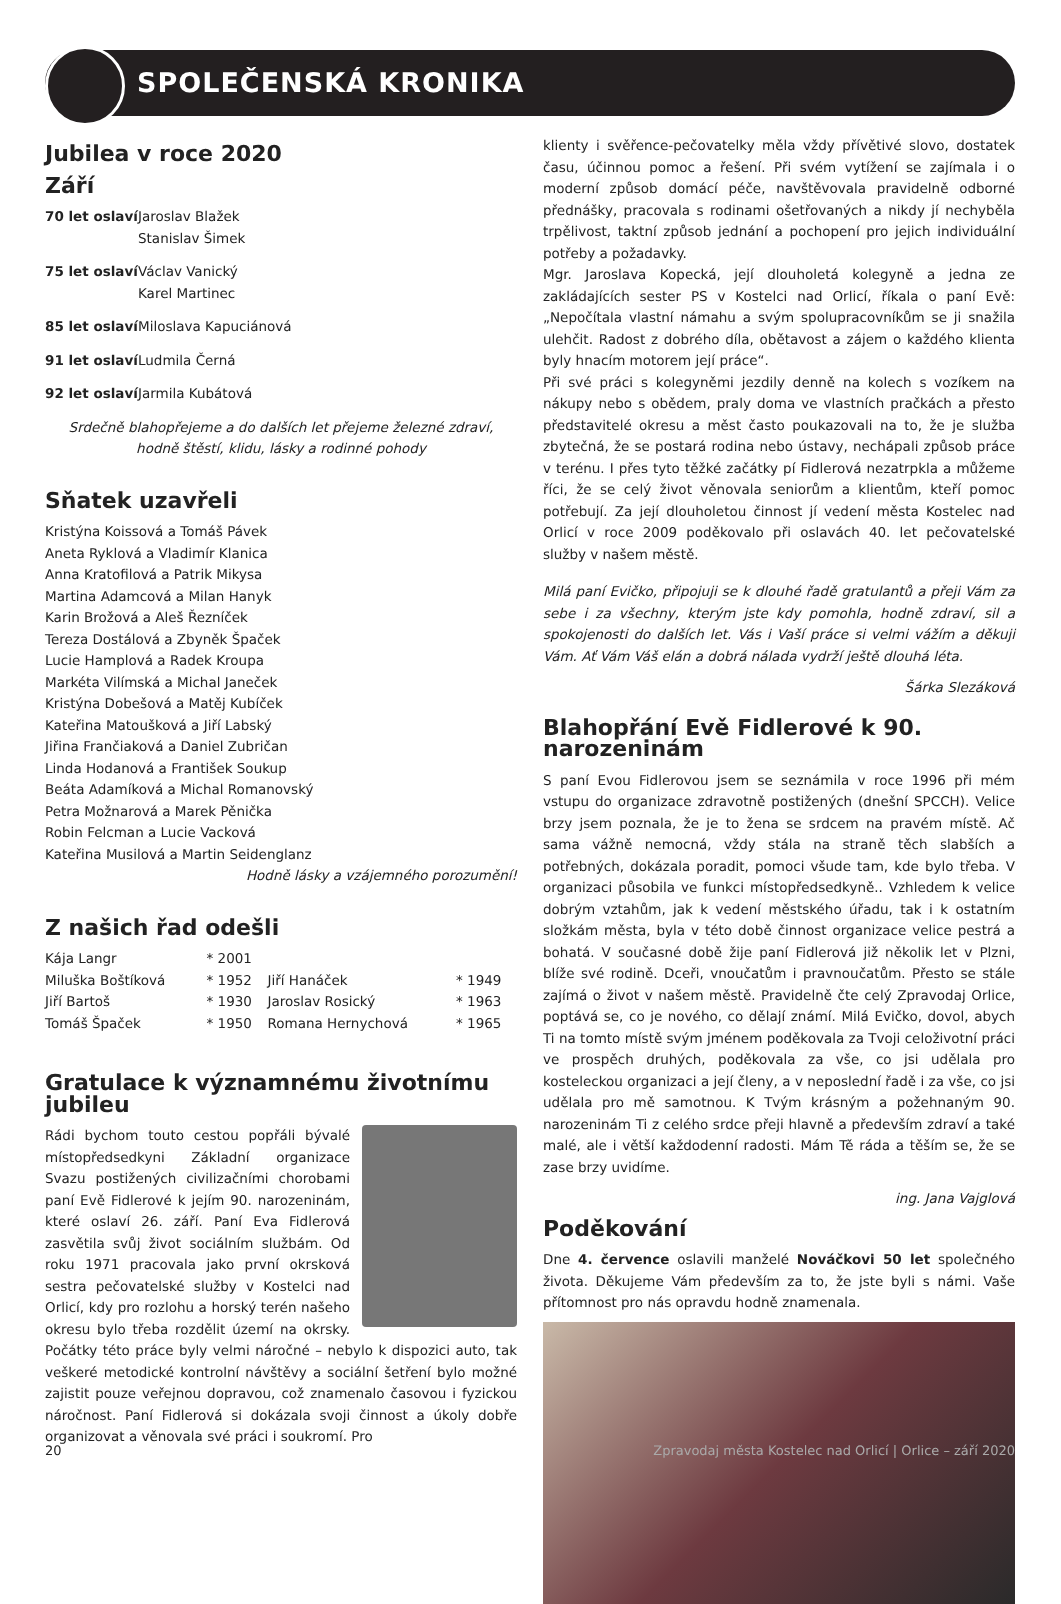SPOLEČENSKÁ KRONIKA
Jubilea v roce 2020
Září
70 let oslaví Jaroslav Blažek
Stanislav Šimek
75 let oslaví Václav Vanický
Karel Martinec
85 let oslaví Miloslava Kapuciánová
91 let oslaví Ludmila Černá
92 let oslaví Jarmila Kubátová
Srdečně blahopřejeme a do dalších let přejeme železné zdraví,
hodně štěstí, klidu, lásky a rodinné pohody
Sňatek uzavřeli
Kristýna Koissová a Tomáš Pávek
Aneta Ryklová a Vladimír Klanica
Anna Kratofilová a Patrik Mikysa
Martina Adamcová a Milan Hanyk
Karin Brožová a Aleš Řezníček
Tereza Dostálová a Zbyněk Špaček
Lucie Hamplová a Radek Kroupa
Markéta Vilímská a Michal Janeček
Kristýna Dobešová a Matěj Kubíček
Kateřina Matoušková a Jiří Labský
Jiřina Frančiaková a Daniel Zubričan
Linda Hodanová a František Soukup
Beáta Adamíková a Michal Romanovský
Petra Možnarová a Marek Pěnička
Robin Felcman a Lucie Vacková
Kateřina Musilová a Martin Seidenglanz
Hodně lásky a vzájemného porozumění!
Z našich řad odešli
| Kája Langr | * 2001 | | |
| Miluška Boštíková | * 1952 | Jiří Hanáček | * 1949 |
| Jiří Bartoš | * 1930 | Jaroslav Rosický | * 1963 |
| Tomáš Špaček | * 1950 | Romana Hernychová | * 1965 |
Gratulace k významnému životnímu jubileu
Rádi bychom touto cestou popřáli bývalé místopředsedkyni Základní organizace Svazu postižených civilizačními chorobami paní Evě Fidlerové k jejím 90. narozeninám, které oslaví 26. září. Paní Eva Fidlerová zasvětila svůj život sociálním službám. Od roku 1971 pracovala jako první okrsková sestra pečovatelské služby v Kostelci nad Orlicí, kdy pro rozlohu a horský terén našeho okresu bylo třeba rozdělit území na okrsky. Počátky této práce byly velmi náročné – nebylo k dispozici auto, tak veškeré metodické kontrolní návštěvy a sociální šetření bylo možné zajistit pouze veřejnou dopravou, což znamenalo časovou i fyzickou náročnost. Paní Fidlerová si dokázala svoji činnost a úkoly dobře organizovat a věnovala své práci i soukromí. Pro
klienty i svěřence-pečovatelky měla vždy přívětivé slovo, dostatek času, účinnou pomoc a řešení. Při svém vytížení se zajímala i o moderní způsob domácí péče, navštěvovala pravidelně odborné přednášky, pracovala s rodinami ošetřovaných a nikdy jí nechyběla trpělivost, taktní způsob jednání a pochopení pro jejich individuální potřeby a požadavky.
Mgr. Jaroslava Kopecká, její dlouholetá kolegyně a jedna ze zakládajících sester PS v Kostelci nad Orlicí, říkala o paní Evě: „Nepočítala vlastní námahu a svým spolupracovníkům se ji snažila ulehčit. Radost z dobrého díla, obětavost a zájem o každého klienta byly hnacím motorem její práce“.
Při své práci s kolegyněmi jezdily denně na kolech s vozíkem na nákupy nebo s obědem, praly doma ve vlastních pračkách a přesto představitelé okresu a měst často poukazovali na to, že je služba zbytečná, že se postará rodina nebo ústavy, nechápali způsob práce v terénu. I přes tyto těžké začátky pí Fidlerová nezatrpkla a můžeme říci, že se celý život věnovala seniorům a klientům, kteří pomoc potřebují. Za její dlouholetou činnost jí vedení města Kostelec nad Orlicí v roce 2009 poděkovalo při oslavách 40. let pečovatelské služby v našem městě.
Milá paní Evičko, připojuji se k dlouhé řadě gratulantů a přeji Vám za sebe i za všechny, kterým jste kdy pomohla, hodně zdraví, sil a spokojenosti do dalších let. Vás i Vaší práce si velmi vážím a děkuji Vám. Ať Vám Váš elán a dobrá nálada vydrží ještě dlouhá léta.
Šárka Slezáková
Blahopřání Evě Fidlerové k 90. narozeninám
S paní Evou Fidlerovou jsem se seznámila v roce 1996 při mém vstupu do organizace zdravotně postižených (dnešní SPCCH). Velice brzy jsem poznala, že je to žena se srdcem na pravém místě. Ač sama vážně nemocná, vždy stála na straně těch slabších a potřebných, dokázala poradit, pomoci všude tam, kde bylo třeba. V organizaci působila ve funkci místopředsedkyně.. Vzhledem k velice dobrým vztahům, jak k vedení městského úřadu, tak i k ostatním složkám města, byla v této době činnost organizace velice pestrá a bohatá. V současné době žije paní Fidlerová již několik let v Plzni, blíže své rodině. Dceři, vnoučatům i pravnoučatům. Přesto se stále zajímá o život v našem městě. Pravidelně čte celý Zpravodaj Orlice, poptává se, co je nového, co dělají známí. Milá Evičko, dovol, abych Ti na tomto místě svým jménem poděkovala za Tvoji celoživotní práci ve prospěch druhých, poděkovala za vše, co jsi udělala pro kosteleckou organizaci a její členy, a v neposlední řadě i za vše, co jsi udělala pro mě samotnou. K Tvým krásným a požehnaným 90. narozeninám Ti z celého srdce přeji hlavně a především zdraví a také malé, ale i větší každodenní radosti. Mám Tě ráda a těším se, že se zase brzy uvidíme.
ing. Jana Vajglová
Poděkování
Dne 4. července oslavili manželé Nováčkovi 50 let společného života. Děkujeme Vám především za to, že jste byli s námi. Vaše přítomnost pro nás opravdu hodně znamenala.
20 Zpravodaj města Kostelec nad Orlicí | Orlice – září 2020